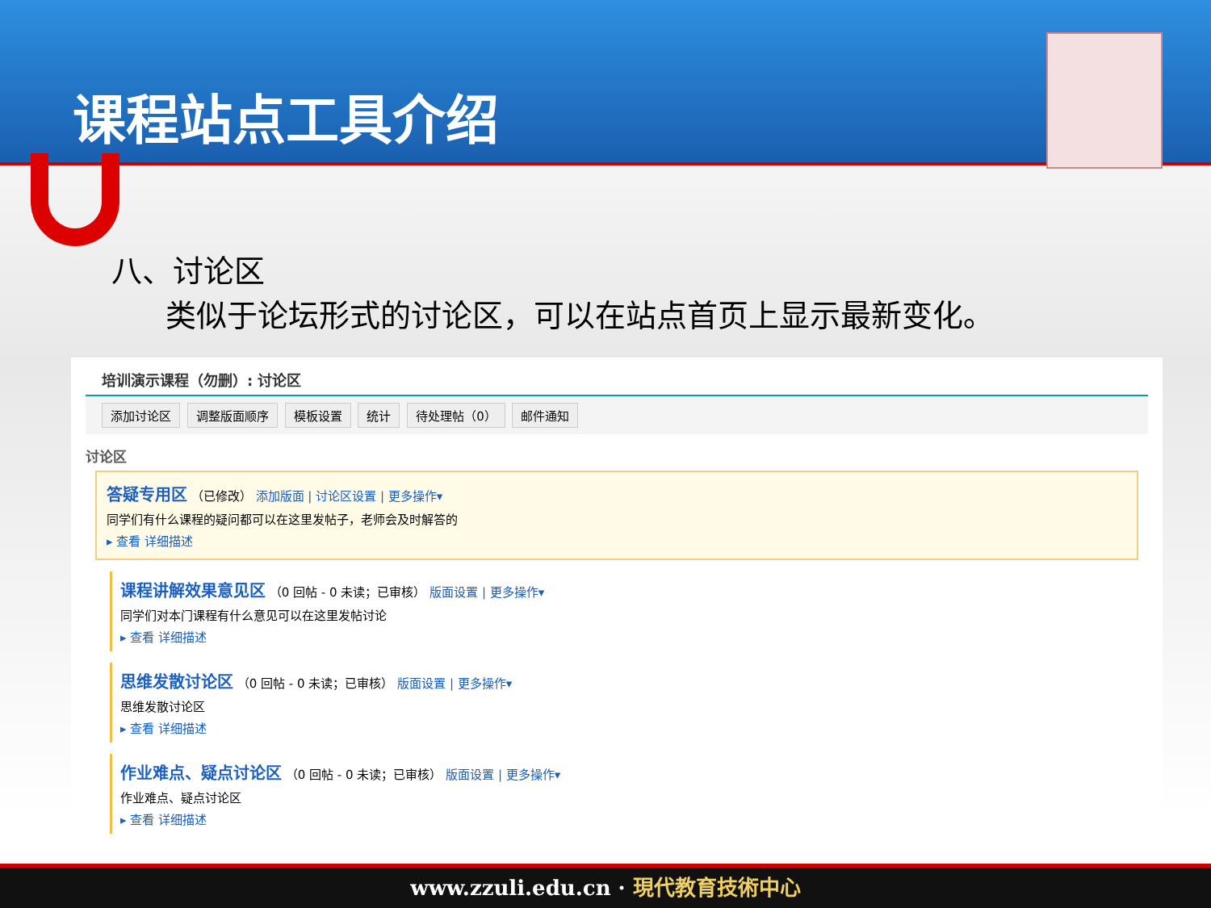课程站点工具介绍
八、讨论区
类似于论坛形式的讨论区，可以在站点首页上显示最新变化。
培训演示课程（勿删）: 讨论区
添加讨论区 调整版面顺序 模板设置 统计 待处理帖（0） 邮件通知
讨论区
答疑专用区 （已修改） 添加版面 | 讨论区设置 | 更多操作▾
同学们有什么课程的疑问都可以在这里发帖子，老师会及时解答的
▸ 查看 详细描述
课程讲解效果意见区 （0 回帖 - 0 未读；已审核） 版面设置 | 更多操作▾
同学们对本门课程有什么意见可以在这里发帖讨论
▸ 查看 详细描述
思维发散讨论区 （0 回帖 - 0 未读；已审核） 版面设置 | 更多操作▾
思维发散讨论区
▸ 查看 详细描述
作业难点、疑点讨论区 （0 回帖 - 0 未读；已审核） 版面设置 | 更多操作▾
作业难点、疑点讨论区
▸ 查看 详细描述
www.zzuli.edu.cn · 現代教育技術中心